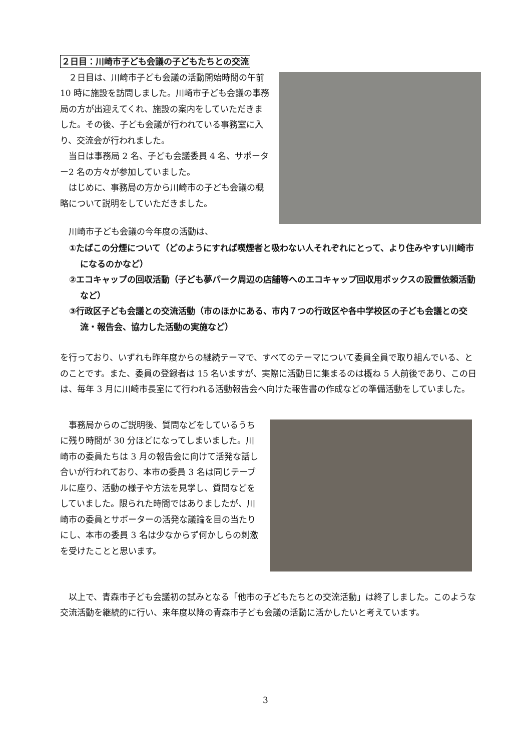２日目：川崎市子ども会議の子どもたちとの交流
２日目は、川崎市子ども会議の活動開始時間の午前 10 時に施設を訪問しました。川崎市子ども会議の事務局の方が出迎えてくれ、施設の案内をしていただきました。その後、子ども会議が行われている事務室に入り、交流会が行われました。
当日は事務局 2 名、子ども会議委員 4 名、サポーター2 名の方々が参加していました。
はじめに、事務局の方から川崎市の子ども会議の概略について説明をしていただきました。
川崎市子ども会議の今年度の活動は、
①たばこの分煙について（どのようにすれば喫煙者と吸わない人それぞれにとって、より住みやすい川崎市になるのかなど）
②エコキャップの回収活動（子ども夢パーク周辺の店舗等へのエコキャップ回収用ボックスの設置依頼活動など）
③行政区子ども会議との交流活動（市のほかにある、市内７つの行政区や各中学校区の子ども会議との交流・報告会、協力した活動の実施など）
を行っており、いずれも昨年度からの継続テーマで、すべてのテーマについて委員全員で取り組んでいる、とのことです。また、委員の登録者は 15 名いますが、実際に活動日に集まるのは概ね 5 人前後であり、この日は、毎年 3 月に川崎市長室にて行われる活動報告会へ向けた報告書の作成などの準備活動をしていました。
事務局からのご説明後、質問などをしているうちに残り時間が 30 分ほどになってしまいました。川崎市の委員たちは 3 月の報告会に向けて活発な話し合いが行われており、本市の委員 3 名は同じテーブルに座り、活動の様子や方法を見学し、質問などをしていました。限られた時間ではありましたが、川崎市の委員とサポーターの活発な議論を目の当たりにし、本市の委員 3 名は少なからず何かしらの刺激を受けたことと思います。
以上で、青森市子ども会議初の試みとなる「他市の子どもたちとの交流活動」は終了しました。このような交流活動を継続的に行い、来年度以降の青森市子ども会議の活動に活かしたいと考えています。
3